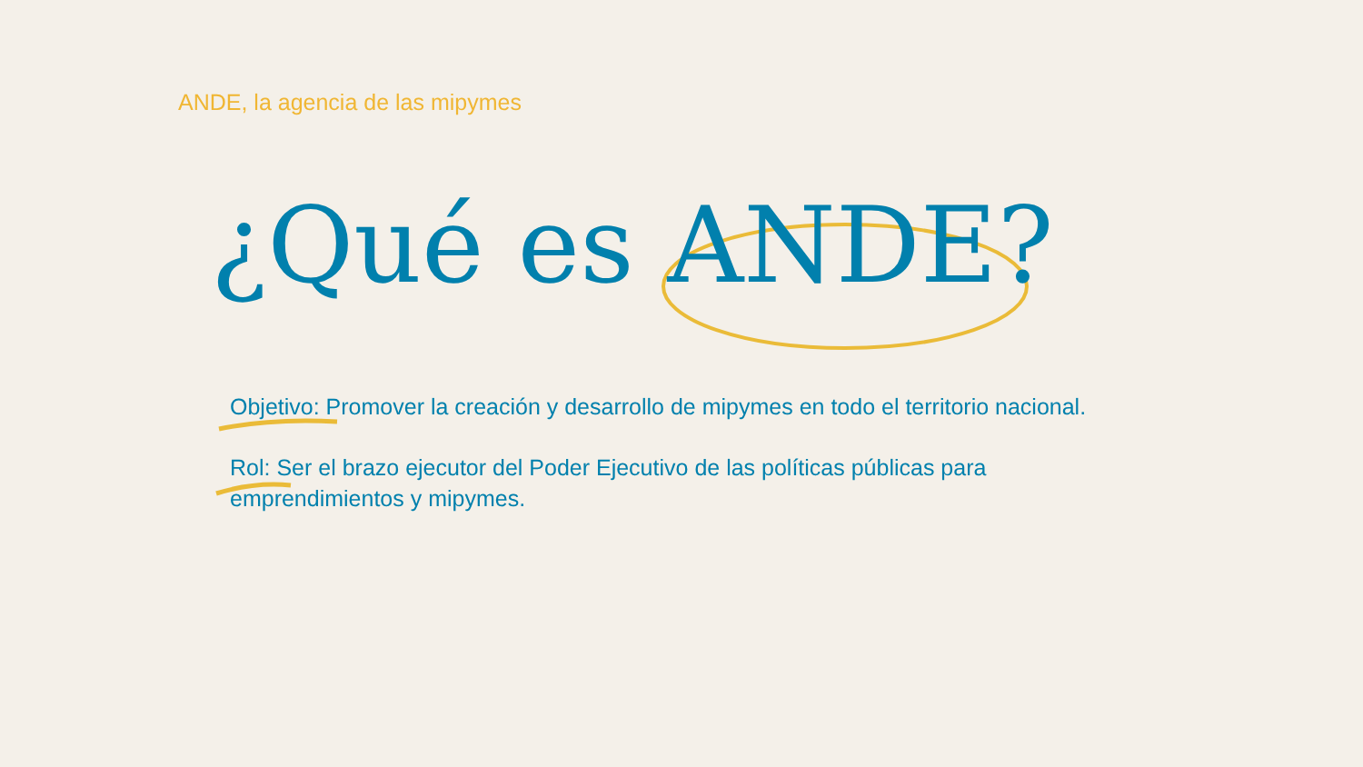ANDE, la agencia de las mipymes
¿Qué es ANDE?
Objetivo: Promover la creación y desarrollo de mipymes en todo el territorio nacional.
Rol: Ser el brazo ejecutor del Poder Ejecutivo de las políticas públicas para emprendimientos y mipymes.